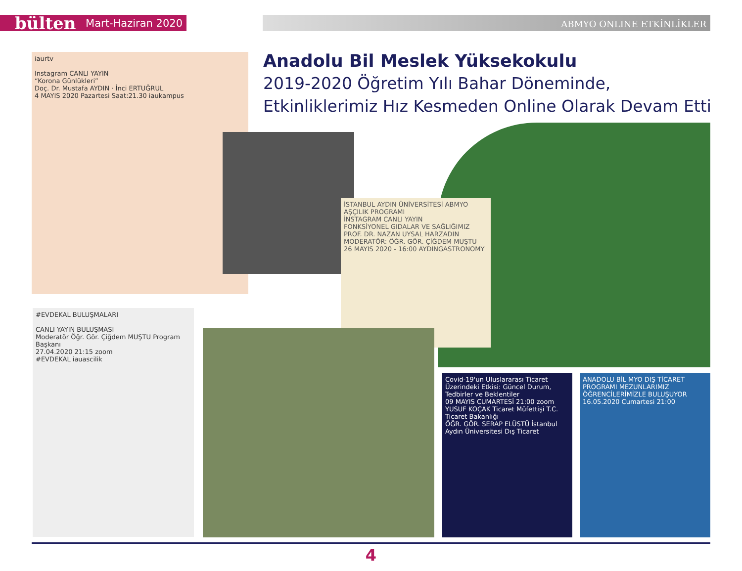bülten Mart-Haziran 2020
ABMYO ONLINE ETKİNLİKLER
Anadolu Bil Meslek Yüksekokulu
2019-2020 Öğretim Yılı Bahar Döneminde,
Etkinliklerimiz Hız Kesmeden Online Olarak Devam Etti
iaurtv
Instagram CANLI YAYIN
“Korona Günlükleri”
Doç. Dr. Mustafa AYDIN · İnci ERTUĞRUL
4 MAYIS 2020 Pazartesi Saat:21.30 iaukampus
İSTANBUL AYDIN ÜNİVERSİTESİ ABMYO AŞÇILIK PROGRAMI
İNSTAGRAM CANLI YAYIN
FONKSİYONEL GIDALAR VE SAĞLIĞIMIZ
PROF. DR. NAZAN UYSAL HARZADIN
MODERATÖR: ÖĞR. GÖR. ÇİĞDEM MUŞTU
26 MAYIS 2020 - 16:00 AYDINGASTRONOMY
#EVDEKAL BULUŞMALARI
CANLI YAYIN BULUŞMASI
Moderatör Öğr. Gör. Çiğdem MUŞTU Program Başkanı
27.04.2020 21:15 zoom
#EVDEKAL iauascilik
Covid-19'un Uluslararası Ticaret Üzerindeki Etkisi: Güncel Durum, Tedbirler ve Beklentiler
09 MAYIS CUMARTESİ 21:00 zoom
YUSUF KOÇAK Ticaret Müfettişi T.C. Ticaret Bakanlığı
ÖĞR. GÖR. SERAP ELÜSTÜ İstanbul Aydın Üniversitesi Dış Ticaret
ANADOLU BİL MYO DIŞ TİCARET PROGRAMI MEZUNLARIMIZ ÖĞRENCİLERİMİZLE BULUŞUYOR
16.05.2020 Cumartesi 21:00
4